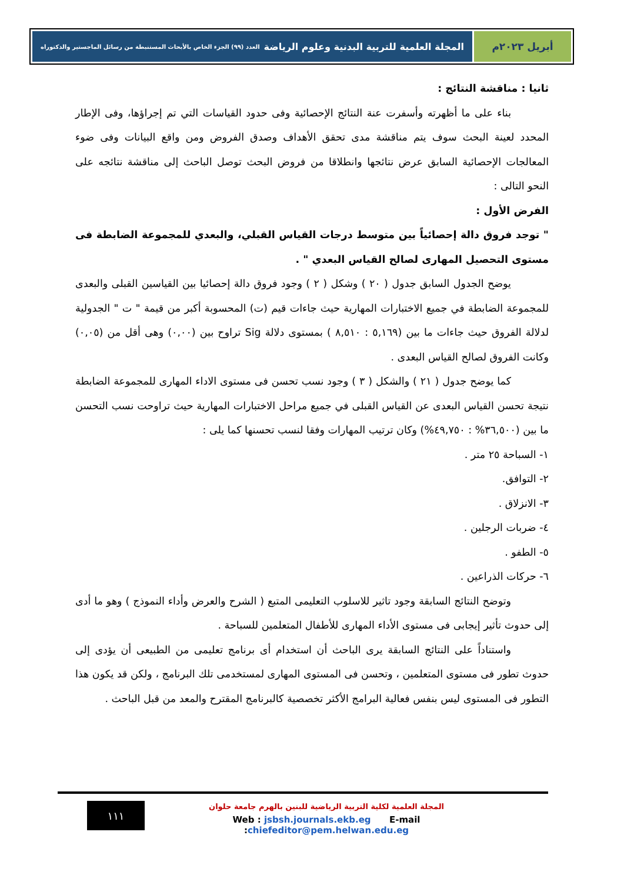أبريل ٢٠٢٣م المجلة العلمية للتربية البدنية وعلوم الرياضة العدد (٩٩) الجزء الخاص بالأبحاث المستنبطة من رسائل الماجستير والدكتوراه
ثانيا : مناقشة النتائج :
بناء على ما أظهرته وأسفرت عنة النتائج الإحصائية وفى حدود القياسات التي تم إجراؤها، وفى الإطار المحدد لعينة البحث سوف يتم مناقشة مدى تحقق الأهداف وصدق الفروض ومن واقع البيانات وفى ضوء المعالجات الإحصائية السابق عرض نتائجها وانطلاقا من فروض البحث توصل الباحث إلى مناقشة نتائجه على النحو التالى :
الفرض الأول :
" توجد فروق دالة إحصائياً بين متوسط درجات القياس القبلي، والبعدي للمجموعة الضابطة فى مستوى التحصيل المهارى لصالح القياس البعدي " .
يوضح الجدول السابق جدول ( ٢٠ ) وشكل ( ٢ ) وجود فروق دالة إحصائيا بين القياسين القبلى والبعدى للمجموعة الضابطة في جميع الاختبارات المهارية حيث جاءات قيم (ت) المحسوبة أكبر من قيمة " ت " الجدولية لدلالة الفروق حيث جاءات ما بين (٥,١٦٩ : ٨,٥١٠ ) بمستوى دلالة Sig تراوح بين (٠,٠٠) وهى أقل من (٠,٠٥) وكانت الفروق لصالح القياس البعدى .
كما يوضح جدول ( ٢١ ) والشكل ( ٣ ) وجود نسب تحسن فى مستوى الاداء المهارى للمجموعة الضابطة نتيجة تحسن القياس البعدى عن القياس القبلى في جميع مراحل الاختبارات المهارية حيث تراوحت نسب التحسن ما بين (٣٦,٥٠٠% : ٤٩,٧٥٠%) وكان ترتيب المهارات وفقا لنسب تحسنها كما يلى :
١- السباحة ٢٥ متر .
٢- التوافق.
٣- الانزلاق .
٤- ضربات الرجلين .
٥- الطفو .
٦- حركات الذراعين .
وتوضح النتائج السابقة وجود تاثير للاسلوب التعليمى المتبع ( الشرح والعرض وأداء النموذج ) وهو ما أدى إلى حدوث تأثير إيجابى فى مستوى الأداء المهارى للأطفال المتعلمين للسباحة .
واستناداً على النتائج السابقة يرى الباحث أن استخدام أى برنامج تعليمى من الطبيعى أن يؤدى إلى حدوث تطور فى مستوى المتعلمين ، وتحسن فى المستوى المهارى لمستخدمى تلك البرنامج ، ولكن قد يكون هذا التطور فى المستوى ليس بنفس فعالية البرامج الأكثر تخصصية كالبرنامج المقترح والمعد من قبل الباحث .
١١١
المجلة العلمية لكلية التربية الرياضية للبنين بالهرم جامعة حلوان
Web : jsbsh.journals.ekb.eg E-mail :chiefeditor@pem.helwan.edu.eg